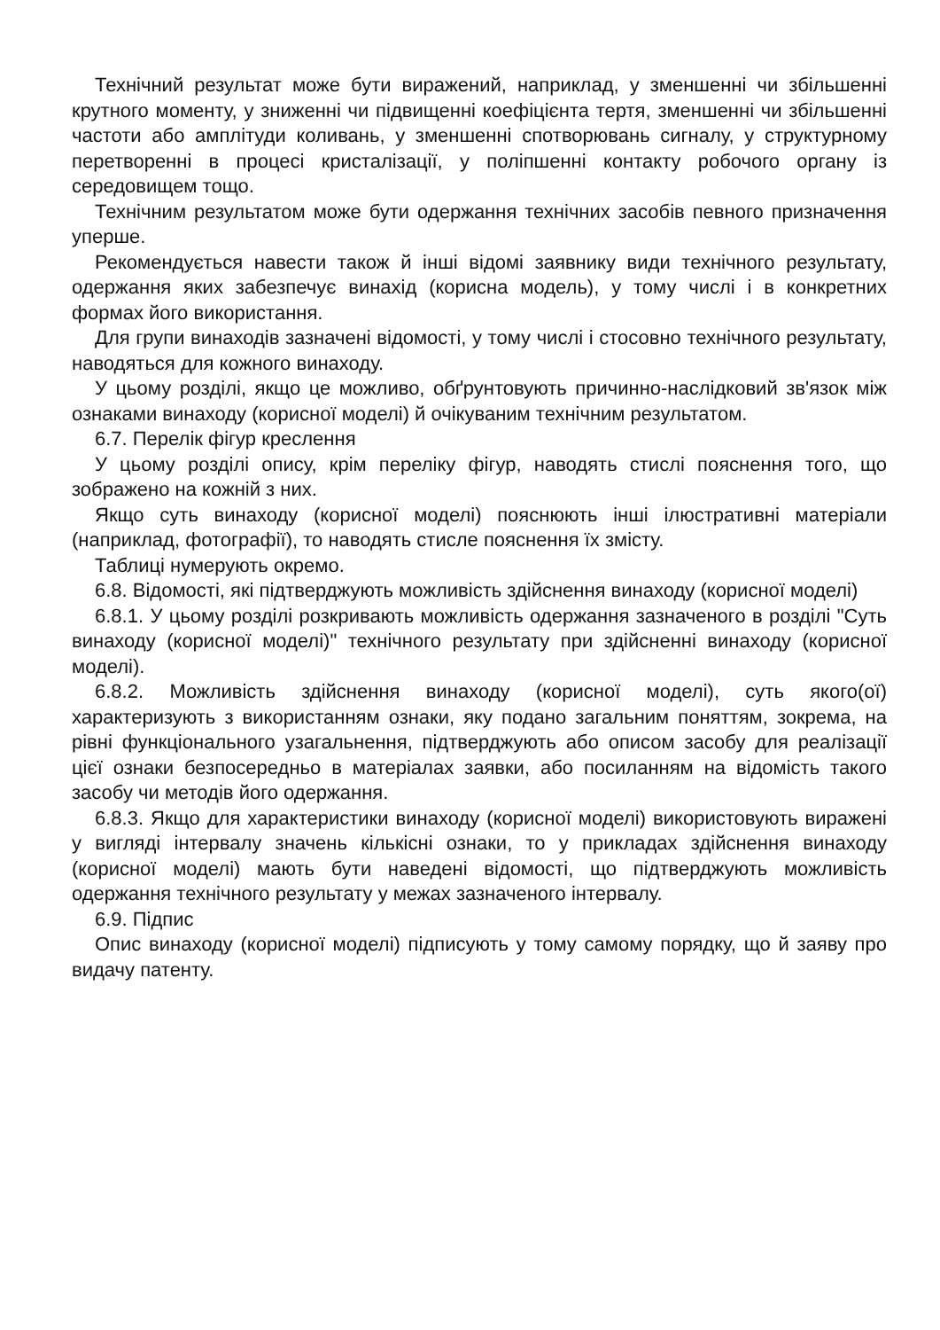Технічний результат може бути виражений, наприклад, у зменшенні чи збільшенні крутного моменту, у зниженні чи підвищенні коефіцієнта тертя, зменшенні чи збільшенні частоти або амплітуди коливань, у зменшенні спотворювань сигналу, у структурному перетворенні в процесі кристалізації, у поліпшенні контакту робочого органу із середовищем тощо.
Технічним результатом може бути одержання технічних засобів певного призначення уперше.
Рекомендується навести також й інші відомі заявнику види технічного результату, одержання яких забезпечує винахід (корисна модель), у тому числі і в конкретних формах його використання.
Для групи винаходів зазначені відомості, у тому числі і стосовно технічного результату, наводяться для кожного винаходу.
У цьому розділі, якщо це можливо, обґрунтовують причинно-наслідковий зв'язок між ознаками винаходу (корисної моделі) й очікуваним технічним результатом.
6.7. Перелік фігур креслення
У цьому розділі опису, крім переліку фігур, наводять стислі пояснення того, що зображено на кожній з них.
Якщо суть винаходу (корисної моделі) пояснюють інші ілюстративні матеріали (наприклад, фотографії), то наводять стисле пояснення їх змісту.
Таблиці нумерують окремо.
6.8. Відомості, які підтверджують можливість здійснення винаходу (корисної моделі)
6.8.1. У цьому розділі розкривають можливість одержання зазначеного в розділі "Суть винаходу (корисної моделі)" технічного результату при здійсненні винаходу (корисної моделі).
6.8.2. Можливість здійснення винаходу (корисної моделі), суть якого(ої) характеризують з використанням ознаки, яку подано загальним поняттям, зокрема, на рівні функціонального узагальнення, підтверджують або описом засобу для реалізації цієї ознаки безпосередньо в матеріалах заявки, або посиланням на відомість такого засобу чи методів його одержання.
6.8.3. Якщо для характеристики винаходу (корисної моделі) використовують виражені у вигляді інтервалу значень кількісні ознаки, то у прикладах здійснення винаходу (корисної моделі) мають бути наведені відомості, що підтверджують можливість одержання технічного результату у межах зазначеного інтервалу.
6.9. Підпис
Опис винаходу (корисної моделі) підписують у тому самому порядку, що й заяву про видачу патенту.